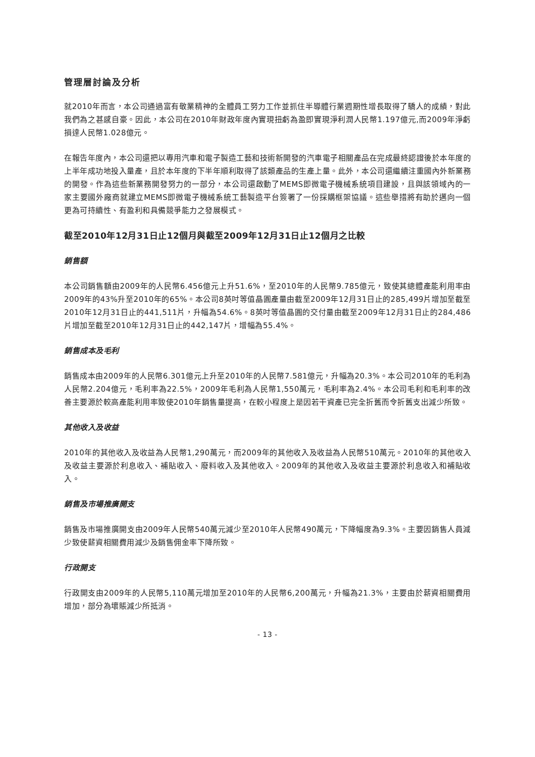管理層討論及分析
就2010年而言，本公司通過富有敬業精神的全體員工努力工作並抓住半導體行業週期性增長取得了驕人的成績，對此我們為之甚感自豪。因此，本公司在2010年財政年度內實現扭虧為盈即實現淨利潤人民幣1.197億元,而2009年淨虧損達人民幣1.028億元。
在報告年度內，本公司還把以專用汽車和電子製造工藝和技術新開發的汽車電子相關產品在完成最終認證後於本年度的上半年成功地投入量產，且於本年度的下半年順利取得了該類產品的生產上量。此外，本公司還繼續注重國內外新業務的開發。作為這些新業務開發努力的一部分，本公司還啟動了MEMS即微電子機械系統項目建設，且與該領域內的一家主要國外廠商就建立MEMS即微電子機械系統工藝製造平台簽署了一份採購框架協議。這些舉措將有助於邁向一個更為可持續性、有盈利和具備競爭能力之發展模式。
截至2010年12月31日止12個月與截至2009年12月31日止12個月之比較
銷售額
本公司銷售額由2009年的人民幣6.456億元上升51.6%，至2010年的人民幣9.785億元，致使其總體產能利用率由2009年的43%升至2010年的65%。本公司8英吋等值晶圓產量由截至2009年12月31日止的285,499片增加至截至2010年12月31日止的441,511片，升幅為54.6%。8英吋等值晶圓的交付量由截至2009年12月31日止的284,486片增加至截至2010年12月31日止的442,147片，增幅為55.4%。
銷售成本及毛利
銷售成本由2009年的人民幣6.301億元上升至2010年的人民幣7.581億元，升幅為20.3%。本公司2010年的毛利為人民幣2.204億元，毛利率為22.5%，2009年毛利為人民幣1,550萬元，毛利率為2.4%。本公司毛利和毛利率的改善主要源於較高產能利用率致使2010年銷售量提高，在較小程度上是因若干資產已完全折舊而令折舊支出減少所致。
其他收入及收益
2010年的其他收入及收益為人民幣1,290萬元，而2009年的其他收入及收益為人民幣510萬元。2010年的其他收入及收益主要源於利息收入、補貼收入、廢料收入及其他收入。2009年的其他收入及收益主要源於利息收入和補貼收入。
銷售及市場推廣開支
銷售及市場推廣開支由2009年人民幣540萬元減少至2010年人民幣490萬元，下降幅度為9.3%。主要因銷售人員減少致使薪資相關費用減少及銷售佣金率下降所致。
行政開支
行政開支由2009年的人民幣5,110萬元增加至2010年的人民幣6,200萬元，升幅為21.3%，主要由於薪資相關費用增加，部分為壞賬減少所抵消。
- 13 -